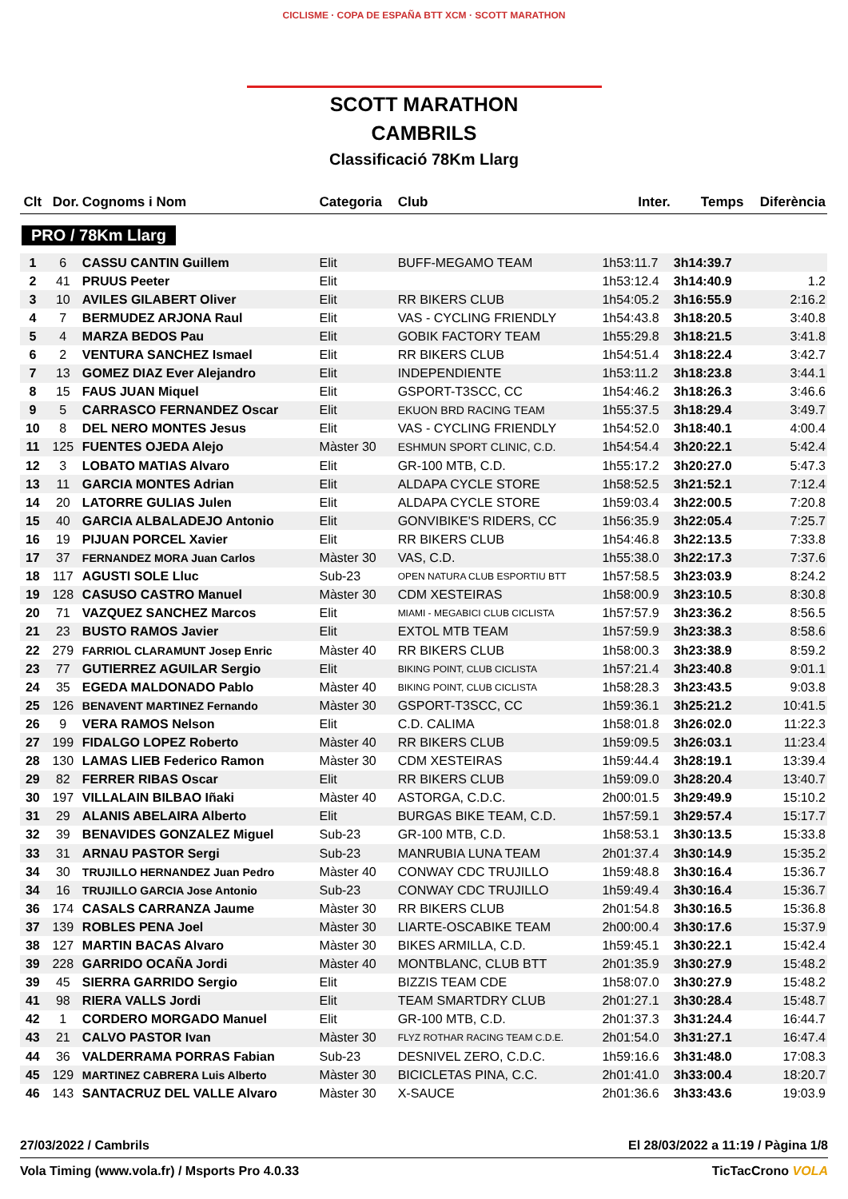CICLISME · COPA DE ESPAÑA BTT XCM · SCOTT MARATHON
SCOTT MARATHON
CAMBRILS
Classificació 78Km Llarg
| Clt | Dor. | Cognoms i Nom | Categoria | Club | Inter. | Temps | Diferència |
| --- | --- | --- | --- | --- | --- | --- | --- |
| PRO / 78Km Llarg | | | | | | | |
| 1 | 6 | CASSU CANTIN Guillem | Elit | BUFF-MEGAMO TEAM | 1h53:11.7 | 3h14:39.7 | |
| 2 | 41 | PRUUS Peeter | Elit | | 1h53:12.4 | 3h14:40.9 | 1.2 |
| 3 | 10 | AVILES GILABERT Oliver | Elit | RR BIKERS CLUB | 1h54:05.2 | 3h16:55.9 | 2:16.2 |
| 4 | 7 | BERMUDEZ ARJONA Raul | Elit | VAS - CYCLING FRIENDLY | 1h54:43.8 | 3h18:20.5 | 3:40.8 |
| 5 | 4 | MARZA BEDOS Pau | Elit | GOBIK FACTORY TEAM | 1h55:29.8 | 3h18:21.5 | 3:41.8 |
| 6 | 2 | VENTURA SANCHEZ Ismael | Elit | RR BIKERS CLUB | 1h54:51.4 | 3h18:22.4 | 3:42.7 |
| 7 | 13 | GOMEZ DIAZ Ever Alejandro | Elit | INDEPENDIENTE | 1h53:11.2 | 3h18:23.8 | 3:44.1 |
| 8 | 15 | FAUS JUAN Miquel | Elit | GSPORT-T3SCC, CC | 1h54:46.2 | 3h18:26.3 | 3:46.6 |
| 9 | 5 | CARRASCO FERNANDEZ Oscar | Elit | EKUON BRD RACING TEAM | 1h55:37.5 | 3h18:29.4 | 3:49.7 |
| 10 | 8 | DEL NERO MONTES Jesus | Elit | VAS - CYCLING FRIENDLY | 1h54:52.0 | 3h18:40.1 | 4:00.4 |
| 11 | 125 | FUENTES OJEDA Alejo | Màster 30 | ESHMUN SPORT CLINIC, C.D. | 1h54:54.4 | 3h20:22.1 | 5:42.4 |
| 12 | 3 | LOBATO MATIAS Alvaro | Elit | GR-100 MTB, C.D. | 1h55:17.2 | 3h20:27.0 | 5:47.3 |
| 13 | 11 | GARCIA MONTES Adrian | Elit | ALDAPA CYCLE STORE | 1h58:52.5 | 3h21:52.1 | 7:12.4 |
| 14 | 20 | LATORRE GULIAS Julen | Elit | ALDAPA CYCLE STORE | 1h59:03.4 | 3h22:00.5 | 7:20.8 |
| 15 | 40 | GARCIA ALBALADEJO Antonio | Elit | GONVIBIKE'S RIDERS, CC | 1h56:35.9 | 3h22:05.4 | 7:25.7 |
| 16 | 19 | PIJUAN PORCEL Xavier | Elit | RR BIKERS CLUB | 1h54:46.8 | 3h22:13.5 | 7:33.8 |
| 17 | 37 | FERNANDEZ MORA Juan Carlos | Màster 30 | VAS, C.D. | 1h55:38.0 | 3h22:17.3 | 7:37.6 |
| 18 | 117 | AGUSTI SOLE Lluc | Sub-23 | OPEN NATURA CLUB ESPORTIU BTT | 1h57:58.5 | 3h23:03.9 | 8:24.2 |
| 19 | 128 | CASUSO CASTRO Manuel | Màster 30 | CDM XESTEIRAS | 1h58:00.9 | 3h23:10.5 | 8:30.8 |
| 20 | 71 | VAZQUEZ SANCHEZ Marcos | Elit | MIAMI - MEGABICI CLUB CICLISTA | 1h57:57.9 | 3h23:36.2 | 8:56.5 |
| 21 | 23 | BUSTO RAMOS Javier | Elit | EXTOL MTB TEAM | 1h57:59.9 | 3h23:38.3 | 8:58.6 |
| 22 | 279 | FARRIOL CLARAMUNT Josep Enric | Màster 40 | RR BIKERS CLUB | 1h58:00.3 | 3h23:38.9 | 8:59.2 |
| 23 | 77 | GUTIERREZ AGUILAR Sergio | Elit | BIKING POINT, CLUB CICLISTA | 1h57:21.4 | 3h23:40.8 | 9:01.1 |
| 24 | 35 | EGEDA MALDONADO Pablo | Màster 40 | BIKING POINT, CLUB CICLISTA | 1h58:28.3 | 3h23:43.5 | 9:03.8 |
| 25 | 126 | BENAVENT MARTINEZ Fernando | Màster 30 | GSPORT-T3SCC, CC | 1h59:36.1 | 3h25:21.2 | 10:41.5 |
| 26 | 9 | VERA RAMOS Nelson | Elit | C.D. CALIMA | 1h58:01.8 | 3h26:02.0 | 11:22.3 |
| 27 | 199 | FIDALGO LOPEZ Roberto | Màster 40 | RR BIKERS CLUB | 1h59:09.5 | 3h26:03.1 | 11:23.4 |
| 28 | 130 | LAMAS LIEB Federico Ramon | Màster 30 | CDM XESTEIRAS | 1h59:44.4 | 3h28:19.1 | 13:39.4 |
| 29 | 82 | FERRER RIBAS Oscar | Elit | RR BIKERS CLUB | 1h59:09.0 | 3h28:20.4 | 13:40.7 |
| 30 | 197 | VILLALAIN BILBAO Iñaki | Màster 40 | ASTORGA, C.D.C. | 2h00:01.5 | 3h29:49.9 | 15:10.2 |
| 31 | 29 | ALANIS ABELAIRA Alberto | Elit | BURGAS BIKE TEAM, C.D. | 1h57:59.1 | 3h29:57.4 | 15:17.7 |
| 32 | 39 | BENAVIDES GONZALEZ Miguel | Sub-23 | GR-100 MTB, C.D. | 1h58:53.1 | 3h30:13.5 | 15:33.8 |
| 33 | 31 | ARNAU PASTOR Sergi | Sub-23 | MANRUBIA LUNA TEAM | 2h01:37.4 | 3h30:14.9 | 15:35.2 |
| 34 | 30 | TRUJILLO HERNANDEZ Juan Pedro | Màster 40 | CONWAY CDC TRUJILLO | 1h59:48.8 | 3h30:16.4 | 15:36.7 |
| 34 | 16 | TRUJILLO GARCIA Jose Antonio | Sub-23 | CONWAY CDC TRUJILLO | 1h59:49.4 | 3h30:16.4 | 15:36.7 |
| 36 | 174 | CASALS CARRANZA Jaume | Màster 30 | RR BIKERS CLUB | 2h01:54.8 | 3h30:16.5 | 15:36.8 |
| 37 | 139 | ROBLES PENA Joel | Màster 30 | LIARTE-OSCABIKE TEAM | 2h00:00.4 | 3h30:17.6 | 15:37.9 |
| 38 | 127 | MARTIN BACAS Alvaro | Màster 30 | BIKES ARMILLA, C.D. | 1h59:45.1 | 3h30:22.1 | 15:42.4 |
| 39 | 228 | GARRIDO OCAÑA Jordi | Màster 40 | MONTBLANC, CLUB BTT | 2h01:35.9 | 3h30:27.9 | 15:48.2 |
| 39 | 45 | SIERRA GARRIDO Sergio | Elit | BIZZIS TEAM CDE | 1h58:07.0 | 3h30:27.9 | 15:48.2 |
| 41 | 98 | RIERA VALLS Jordi | Elit | TEAM SMARTDRY CLUB | 2h01:27.1 | 3h30:28.4 | 15:48.7 |
| 42 | 1 | CORDERO MORGADO Manuel | Elit | GR-100 MTB, C.D. | 2h01:37.3 | 3h31:24.4 | 16:44.7 |
| 43 | 21 | CALVO PASTOR Ivan | Màster 30 | FLYZ ROTHAR RACING TEAM C.D.E. | 2h01:54.0 | 3h31:27.1 | 16:47.4 |
| 44 | 36 | VALDERRAMA PORRAS Fabian | Sub-23 | DESNIVEL ZERO, C.D.C. | 1h59:16.6 | 3h31:48.0 | 17:08.3 |
| 45 | 129 | MARTINEZ CABRERA Luis Alberto | Màster 30 | BICICLETAS PINA, C.C. | 2h01:41.0 | 3h33:00.4 | 18:20.7 |
| 46 | 143 | SANTACRUZ DEL VALLE Alvaro | Màster 30 | X-SAUCE | 2h01:36.6 | 3h33:43.6 | 19:03.9 |
27/03/2022 / Cambrils El 28/03/2022 a 11:19 / Pàgina 1/8
Vola Timing (www.vola.fr) / Msports Pro 4.0.33 TicTacCrono VOLA